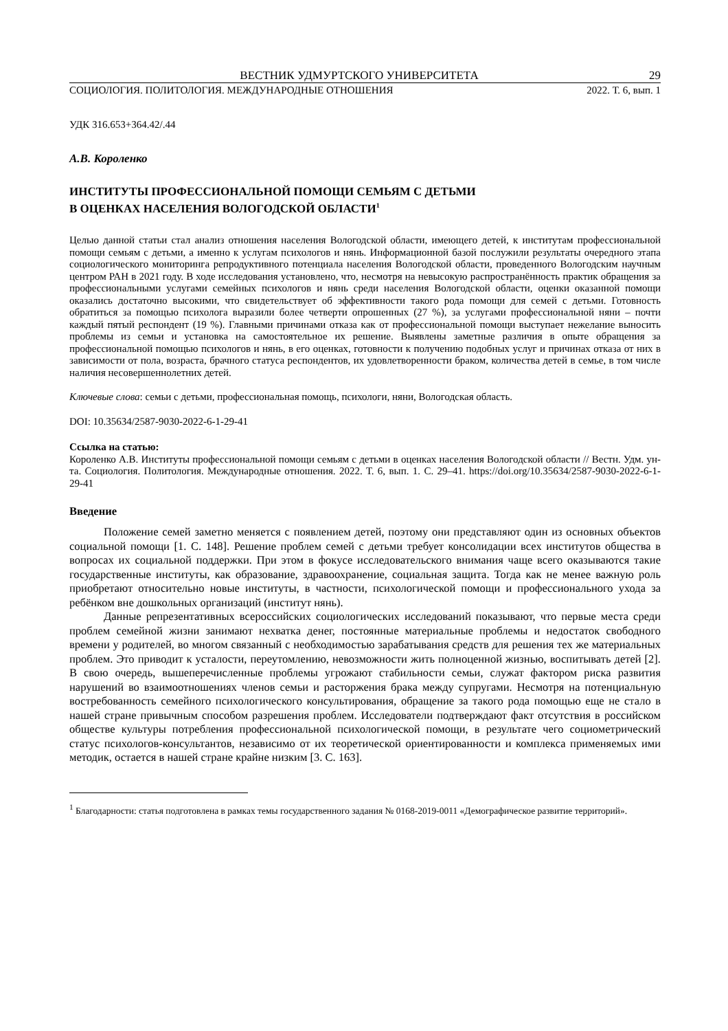ВЕСТНИК УДМУРТСКОГО УНИВЕРСИТЕТА 29
СОЦИОЛОГИЯ. ПОЛИТОЛОГИЯ. МЕЖДУНАРОДНЫЕ ОТНОШЕНИЯ 2022. Т. 6, вып. 1
УДК 316.653+364.42/.44
А.В. Короленко
ИНСТИТУТЫ ПРОФЕССИОНАЛЬНОЙ ПОМОЩИ СЕМЬЯМ С ДЕТЬМИ
В ОЦЕНКАХ НАСЕЛЕНИЯ ВОЛОГОДСКОЙ ОБЛАСТИ<sup>1</sup>
Целью данной статьи стал анализ отношения населения Вологодской области, имеющего детей, к институтам профессиональной помощи семьям с детьми, а именно к услугам психологов и нянь. Информационной базой послужили результаты очередного этапа социологического мониторинга репродуктивного потенциала населения Вологодской области, проведенного Вологодским научным центром РАН в 2021 году. В ходе исследования установлено, что, несмотря на невысокую распространённость практик обращения за профессиональными услугами семейных психологов и нянь среди населения Вологодской области, оценки оказанной помощи оказались достаточно высокими, что свидетельствует об эффективности такого рода помощи для семей с детьми. Готовность обратиться за помощью психолога выразили более четверти опрошенных (27 %), за услугами профессиональной няни – почти каждый пятый респондент (19 %). Главными причинами отказа как от профессиональной помощи выступает нежелание выносить проблемы из семьи и установка на самостоятельное их решение. Выявлены заметные различия в опыте обращения за профессиональной помощью психологов и нянь, в его оценках, готовности к получению подобных услуг и причинах отказа от них в зависимости от пола, возраста, брачного статуса респондентов, их удовлетворенности браком, количества детей в семье, в том числе наличия несовершеннолетних детей.
Ключевые слова: семьи с детьми, профессиональная помощь, психологи, няни, Вологодская область.
DOI: 10.35634/2587-9030-2022-6-1-29-41
Ссылка на статью:
Короленко А.В. Институты профессиональной помощи семьям с детьми в оценках населения Вологодской области // Вестн. Удм. ун-та. Социология. Политология. Международные отношения. 2022. Т. 6, вып. 1. С. 29–41. https://doi.org/10.35634/2587-9030-2022-6-1-29-41
Введение
Положение семей заметно меняется с появлением детей, поэтому они представляют один из основных объектов социальной помощи [1. С. 148]. Решение проблем семей с детьми требует консолидации всех институтов общества в вопросах их социальной поддержки. При этом в фокусе исследовательского внимания чаще всего оказываются такие государственные институты, как образование, здравоохранение, социальная защита. Тогда как не менее важную роль приобретают относительно новые институты, в частности, психологической помощи и профессионального ухода за ребёнком вне дошкольных организаций (институт нянь).
Данные репрезентативных всероссийских социологических исследований показывают, что первые места среди проблем семейной жизни занимают нехватка денег, постоянные материальные проблемы и недостаток свободного времени у родителей, во многом связанный с необходимостью зарабатывания средств для решения тех же материальных проблем. Это приводит к усталости, переутомлению, невозможности жить полноценной жизнью, воспитывать детей [2]. В свою очередь, вышеперечисленные проблемы угрожают стабильности семьи, служат фактором риска развития нарушений во взаимоотношениях членов семьи и расторжения брака между супругами. Несмотря на потенциальную востребованность семейного психологического консультирования, обращение за такого рода помощью еще не стало в нашей стране привычным способом разрешения проблем. Исследователи подтверждают факт отсутствия в российском обществе культуры потребления профессиональной психологической помощи, в результате чего социометрический статус психологов-консультантов, независимо от их теоретической ориентированности и комплекса применяемых ими методик, остается в нашей стране крайне низким [3. С. 163].
<sup>1</sup> Благодарности: статья подготовлена в рамках темы государственного задания № 0168-2019-0011 «Демографическое развитие территорий».